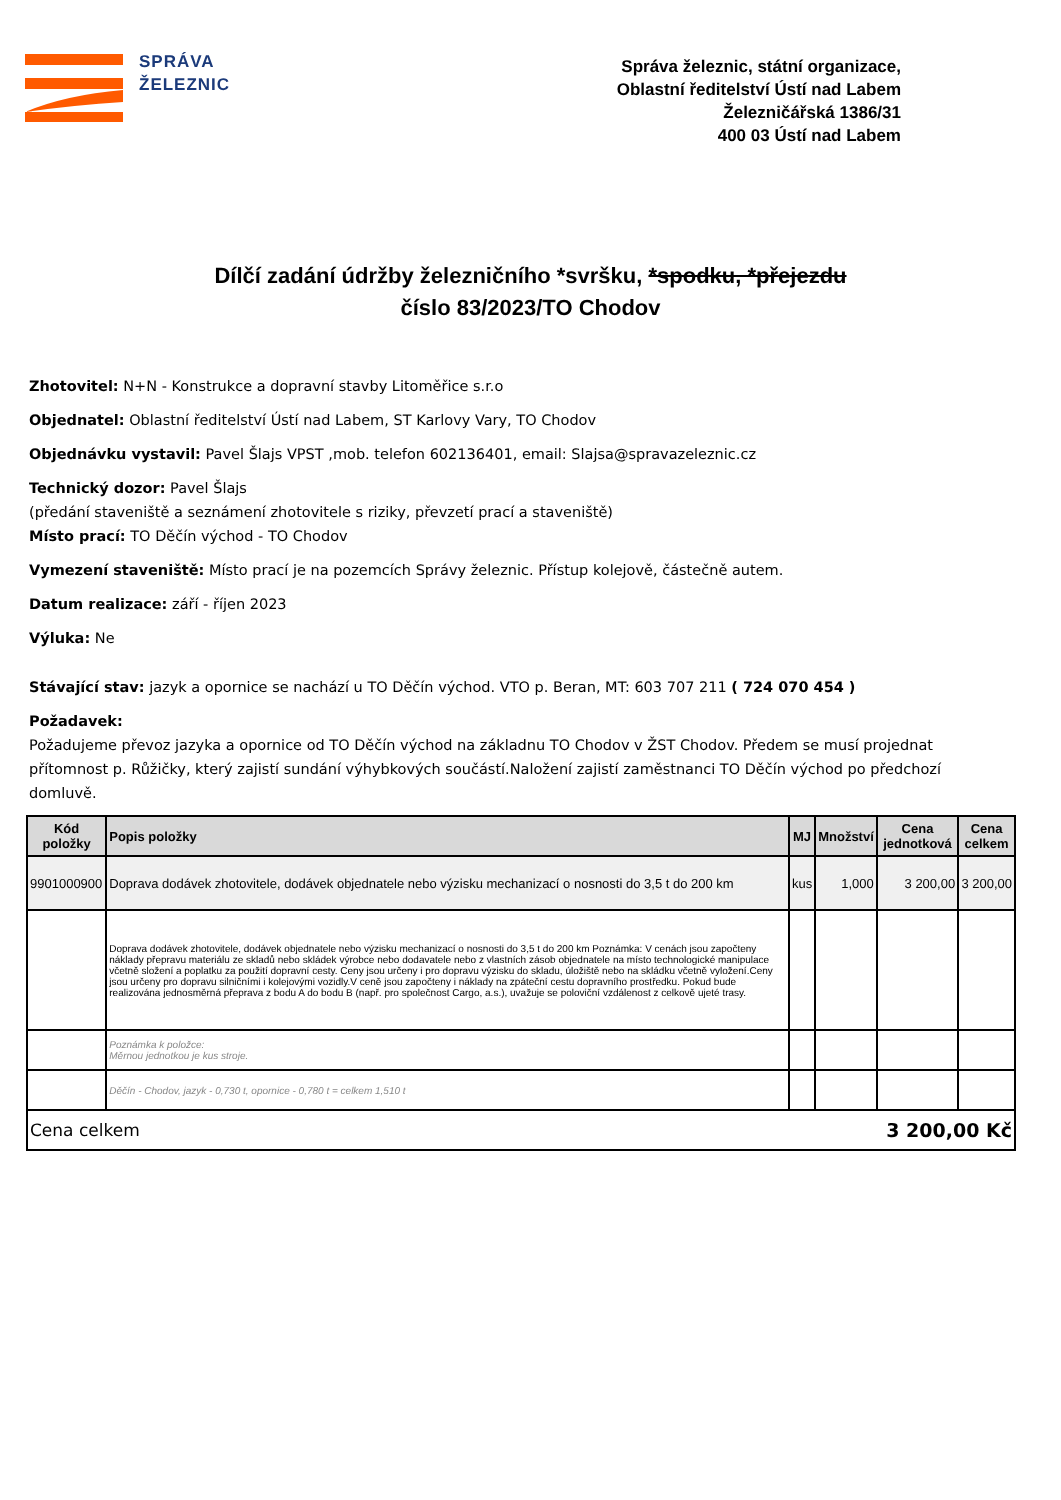SPRÁVA
ŽELEZNIC
Správa železnic, státní organizace,
Oblastní ředitelství Ústí nad Labem
Železničářská 1386/31
400 03 Ústí nad Labem
Dílčí zadání údržby železničního *svršku, *spodku, *přejezdu
číslo 83/2023/TO Chodov
Zhotovitel: N+N - Konstrukce a dopravní stavby Litoměřice s.r.o
Objednatel: Oblastní ředitelství Ústí nad Labem, ST Karlovy Vary, TO Chodov
Objednávku vystavil: Pavel Šlajs VPST ,mob. telefon 602136401, email: Slajsa@spravazeleznic.cz
Technický dozor: Pavel Šlajs
(předání staveniště a seznámení zhotovitele s riziky, převzetí prací a staveniště)
Místo prací: TO Děčín východ - TO Chodov
Vymezení staveniště: Místo prací je na pozemcích Správy železnic. Přístup kolejově, částečně autem.
Datum realizace: září - říjen 2023
Výluka: Ne
Stávající stav: jazyk a opornice se nachází u TO Děčín východ. VTO p. Beran, MT: 603 707 211 ( 724 070 454 )
Požadavek:
Požadujeme převoz jazyka a opornice od TO Děčín východ na základnu TO Chodov v ŽST Chodov. Předem se musí projednat přítomnost p. Růžičky, který zajistí sundání výhybkových součástí.Naložení zajistí zaměstnanci TO Děčín východ po předchozí domluvě.
| Kód položky | Popis položky | MJ | Množství | Cena jednotková | Cena celkem |
| --- | --- | --- | --- | --- | --- |
| 9901000900 | Doprava dodávek zhotovitele, dodávek objednatele nebo výzisku mechanizací o nosnosti do 3,5 t do 200 km | kus | 1,000 | 3 200,00 | 3 200,00 |
| | Doprava dodávek zhotovitele, dodávek objednatele nebo výzisku mechanizací o nosnosti do 3,5 t do 200 km Poznámka: V cenách jsou započteny náklady přepravu materiálu ze skladů nebo skládek výrobce nebo dodavatele nebo z vlastních zásob objednatele na místo technologické manipulace včetně složení a poplatku za použití dopravní cesty. Ceny jsou určeny i pro dopravu výzisku do skladu, úložiště nebo na skládku včetně vyložení.Ceny jsou určeny pro dopravu silničními i kolejovými vozidly.V ceně jsou započteny i náklady na zpáteční cestu dopravního prostředku. Pokud bude realizována jednosměrná přeprava z bodu A do bodu B (např. pro společnost Cargo, a.s.), uvažuje se poloviční vzdálenost z celkově ujeté trasy. | | | | |
| | Poznámka k položce: Měrnou jednotkou je kus stroje. | | | | |
| | Děčín - Chodov, jazyk - 0,730 t, opornice - 0,780 t = celkem 1,510 t | | | | |
| Cena celkem | | | 3 200,00 Kč | | |